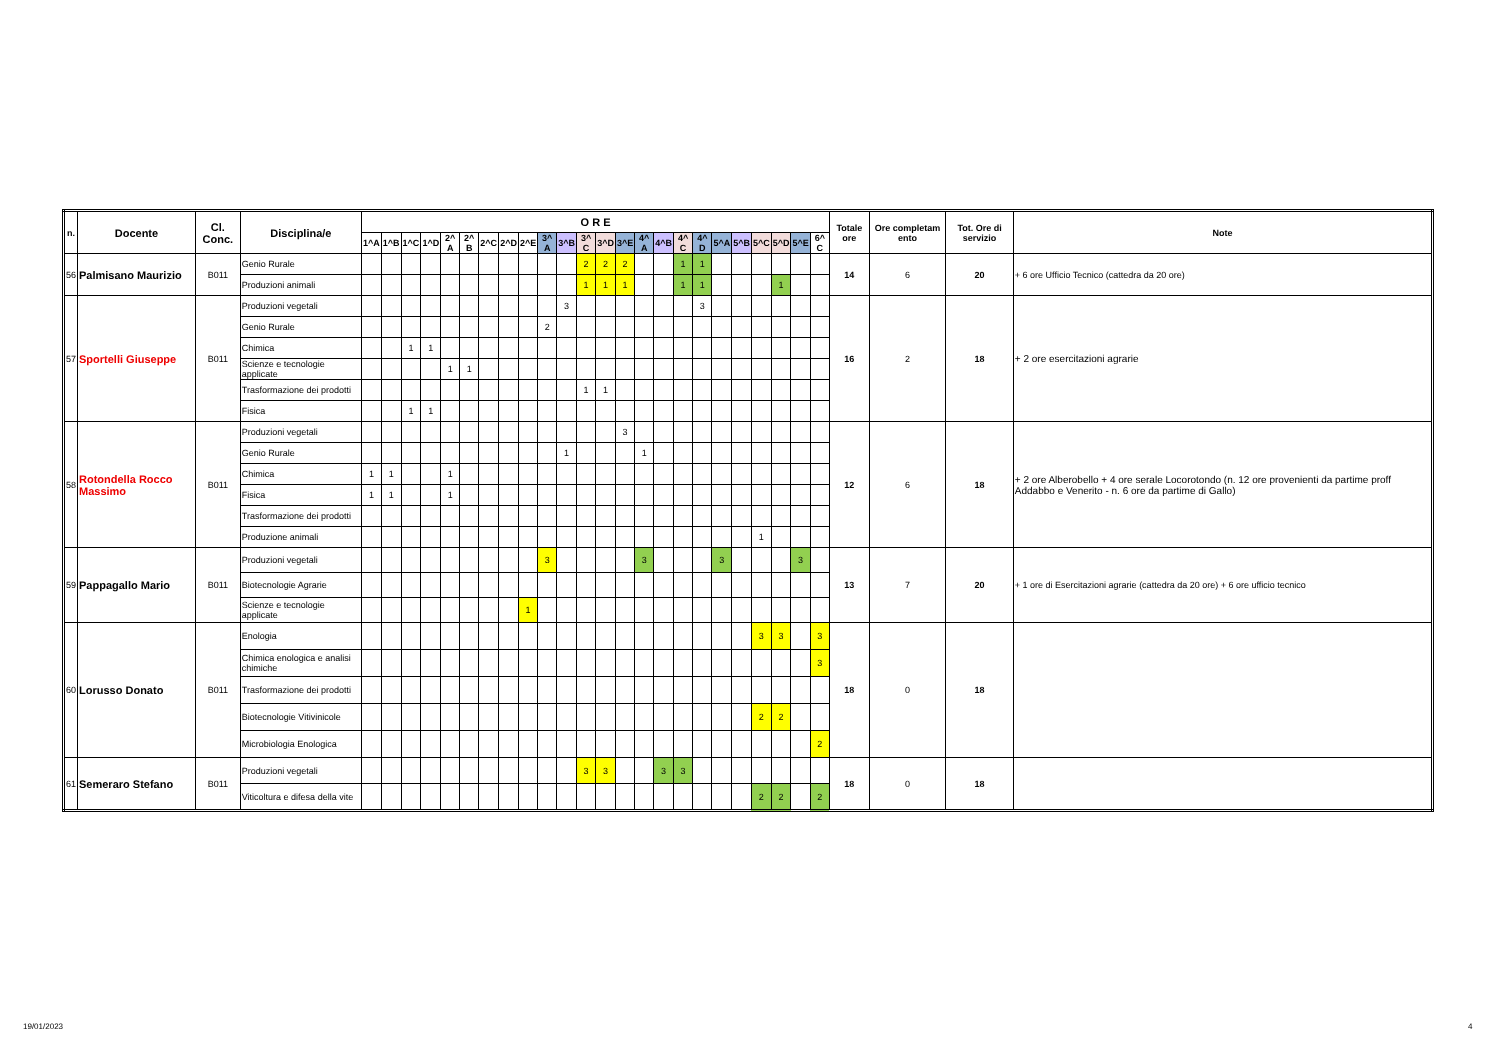| n. | Docente | Cl. Conc. | Disciplina/e | O R E | | | | | | | | | | | | | | | | | | | | | | | | Totale ore | Ore completam ento | Tot. Ore di servizio | Note |
| --- | --- | --- | --- | --- | --- | --- | --- | --- | --- | --- | --- | --- | --- | --- | --- | --- | --- | --- | --- | --- | --- | --- | --- | --- | --- | --- | --- | --- | --- | --- | --- |
| | | | | 1^A | 1^B | 1^C | 1^D | 2^ A | 2^ B | 2^C | 2^D | 2^E | 3^ A | 3^B | 3^ C | 3^D | 3^E | 4^ A | 4^B | 4^ C | 4^ D | 5^A | 5^B | 5^C | 5^D | 5^E | 6^ C | | | | |
| 56 | Palmisano Maurizio | B011 | Genio Rurale | | | | | | | | | | | | 2 | 2 | 2 | | | 1 | 1 | | | | | | | 14 | 6 | 20 | + 6 ore Ufficio Tecnico (cattedra da 20 ore) |
| | | | Produzioni animali | | | | | | | | | | | | 1 | 1 | 1 | | | 1 | 1 | | | | 1 | | | | | | |
| 57 | Sportelli Giuseppe | B011 | Produzioni vegetali | | | | | | | | | | | 3 | | | | | | | 3 | | | | | | | 16 | 2 | 18 | + 2 ore esercitazioni agrarie |
| | | | Genio Rurale | | | | | | | | | | 2 | | | | | | | | | | | | | | | | | | |
| | | | Chimica | | | 1 | 1 | | | | | | | | | | | | | | | | | | | | | | | | |
| | | | Scienze e tecnologie applicate | | | | | 1 | 1 | | | | | | | | | | | | | | | | | | | | | | |
| | | | Trasformazione dei prodotti | | | | | | | | | | | | 1 | 1 | | | | | | | | | | | | | | | |
| | | | Fisica | | | 1 | 1 | | | | | | | | | | | | | | | | | | | | | | | | |
| 58 | Rotondella Rocco Massimo | B011 | Produzioni vegetali | | | | | | | | | | | | | | 3 | | | | | | | | | | | 12 | 6 | 18 | + 2 ore Alberobello + 4 ore serale Locorotondo (n. 12 ore provenienti da partime proff Addabbo e Venerito - n. 6 ore da partime di Gallo) |
| | | | Genio Rurale | | | | | | | | | | | 1 | | | | 1 | | | | | | | | | | | | | |
| | | | Chimica | 1 | 1 | | | 1 | | | | | | | | | | | | | | | | | | | | | | | |
| | | | Fisica | 1 | 1 | | | 1 | | | | | | | | | | | | | | | | | | | | | | | |
| | | | Trasformazione dei prodotti | | | | | | | | | | | | | | | | | | | | | | | | | | | | |
| | | | Produzione animali | | | | | | | | | | | | | | | | | | | | | 1 | | | | | | | |
| 59 | Pappagallo Mario | B011 | Produzioni vegetali | | | | | | | | | | 3 | | | | | 3 | | | | 3 | | | | 3 | | 13 | 7 | 20 | + 1 ore di Esercitazioni agrarie (cattedra da 20 ore) + 6 ore ufficio tecnico |
| | | | Biotecnologie Agrarie | | | | | | | | | | | | | | | | | | | | | | | | | | | | |
| | | | Scienze e tecnologie applicate | | | | | | | | | 1 | | | | | | | | | | | | | | | | | | | |
| 60 | Lorusso Donato | B011 | Enologia | | | | | | | | | | | | | | | | | | | | | 3 | 3 | | 3 | 18 | 0 | 18 | |
| | | | Chimica enologica e analisi chimiche | | | | | | | | | | | | | | | | | | | | | | | | 3 | | | | |
| | | | Trasformazione dei prodotti | | | | | | | | | | | | | | | | | | | | | | | | | | | | |
| | | | Biotecnologie Vitivinicole | | | | | | | | | | | | | | | | | | | | | 2 | 2 | | | | | | |
| | | | Microbiologia Enologica | | | | | | | | | | | | | | | | | | | | | | | | 2 | | | | |
| 61 | Semeraro Stefano | B011 | Produzioni vegetali | | | | | | | | | | | | 3 | 3 | | | 3 | 3 | | | | | | | | 18 | 0 | 18 | |
| | | | Viticoltura e difesa della vite | | | | | | | | | | | | | | | | | | | | | 2 | 2 | | 2 | | | | |
19/01/2023 4